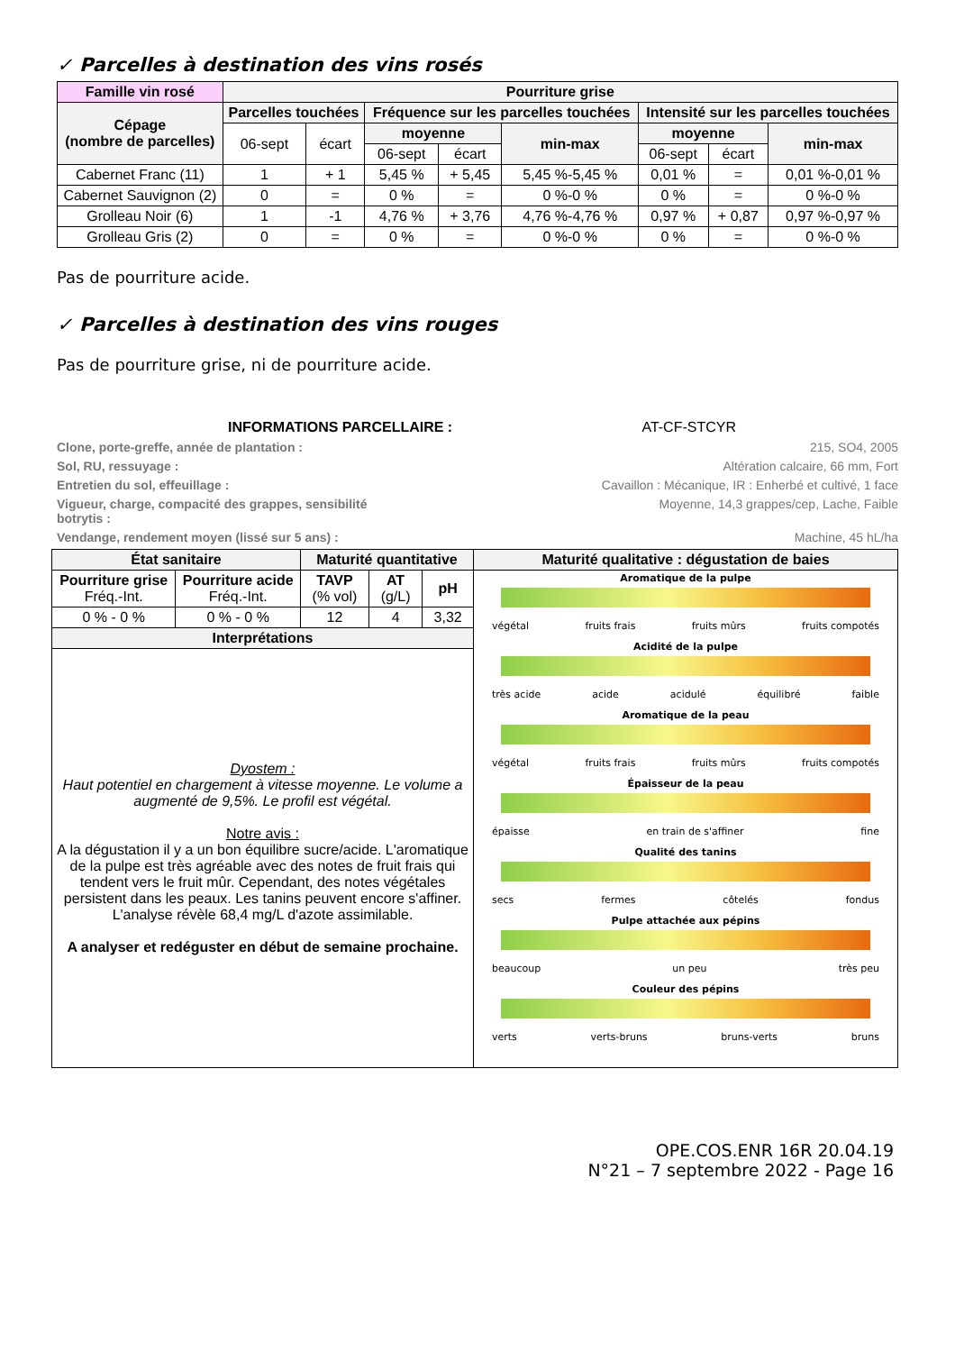✓ Parcelles à destination des vins rosés
| Famille vin rosé | Pourriture grise | | | | | | | |
| --- | --- | --- | --- | --- | --- | --- | --- | --- |
| Cépage (nombre de parcelles) | Parcelles touchées | | Fréquence sur les parcelles touchées | | | Intensité sur les parcelles touchées | | |
| | 06-sept | écart | moyenne | | min-max | moyenne | | min-max |
| | | | 06-sept | écart | | 06-sept | écart | |
| Cabernet Franc (11) | 1 | + 1 | 5,45 % | + 5,45 | 5,45 %-5,45 % | 0,01 % | = | 0,01 %-0,01 % |
| Cabernet Sauvignon (2) | 0 | = | 0 % | = | 0 %-0 % | 0 % | = | 0 %-0 % |
| Grolleau Noir (6) | 1 | -1 | 4,76 % | + 3,76 | 4,76 %-4,76 % | 0,97 % | + 0,87 | 0,97 %-0,97 % |
| Grolleau Gris (2) | 0 | = | 0 % | = | 0 %-0 % | 0 % | = | 0 %-0 % |
Pas de pourriture acide.
✓ Parcelles à destination des vins rouges
Pas de pourriture grise, ni de pourriture acide.
INFORMATIONS PARCELLAIRE : AT-CF-STCYR
Clone, porte-greffe, année de plantation : 215, SO4, 2005
Sol, RU, ressuyage : Altération calcaire, 66 mm, Fort
Entretien du sol, effeuillage : Cavaillon : Mécanique, IR : Enherbé et cultivé, 1 face
Vigueur, charge, compacité des grappes, sensibilité
botrytis : Moyenne, 14,3 grappes/cep, Lache, Faible
Vendange, rendement moyen (lissé sur 5 ans) : Machine, 45 hL/ha
| État sanitaire | | Maturité quantitative | | | Maturité qualitative : dégustation de baies |
| --- | --- | --- | --- | --- | --- |
| Pourriture grise Fréq.-Int. | Pourriture acide Fréq.-Int. | TAVP (% vol) | AT (g/L) | pH | Aromatique de la pulpe végétal fruits frais fruits mûrs fruits compotés Acidité de la pulpe très acide acide acidulé équilibré faible Aromatique de la peau végétal fruits frais fruits mûrs fruits compotés Épaisseur de la peau épaisse en train de s'affiner fine Qualité des tanins secs fermes côtelés fondus Pulpe attachée aux pépins beaucoup un peu très peu Couleur des pépins verts verts-bruns bruns-verts bruns |
| 0 % - 0 % | 0 % - 0 % | 12 | 4 | 3,32 | |
| Interprétations | | | | | |
| Dyostem : Haut potentiel en chargement à vitesse moyenne. Le volume a augmenté de 9,5%. Le profil est végétal. Notre avis : A la dégustation il y a un bon équilibre sucre/acide. L'aromatique de la pulpe est très agréable avec des notes de fruit frais qui tendent vers le fruit mûr. Cependant, des notes végétales persistent dans les peaux. Les tanins peuvent encore s'affiner. L'analyse révèle 68,4 mg/L d'azote assimilable. A analyser et redéguster en début de semaine prochaine. | | | | | |
OPE.COS.ENR 16R 20.04.19
N°21 – 7 septembre 2022 - Page 16